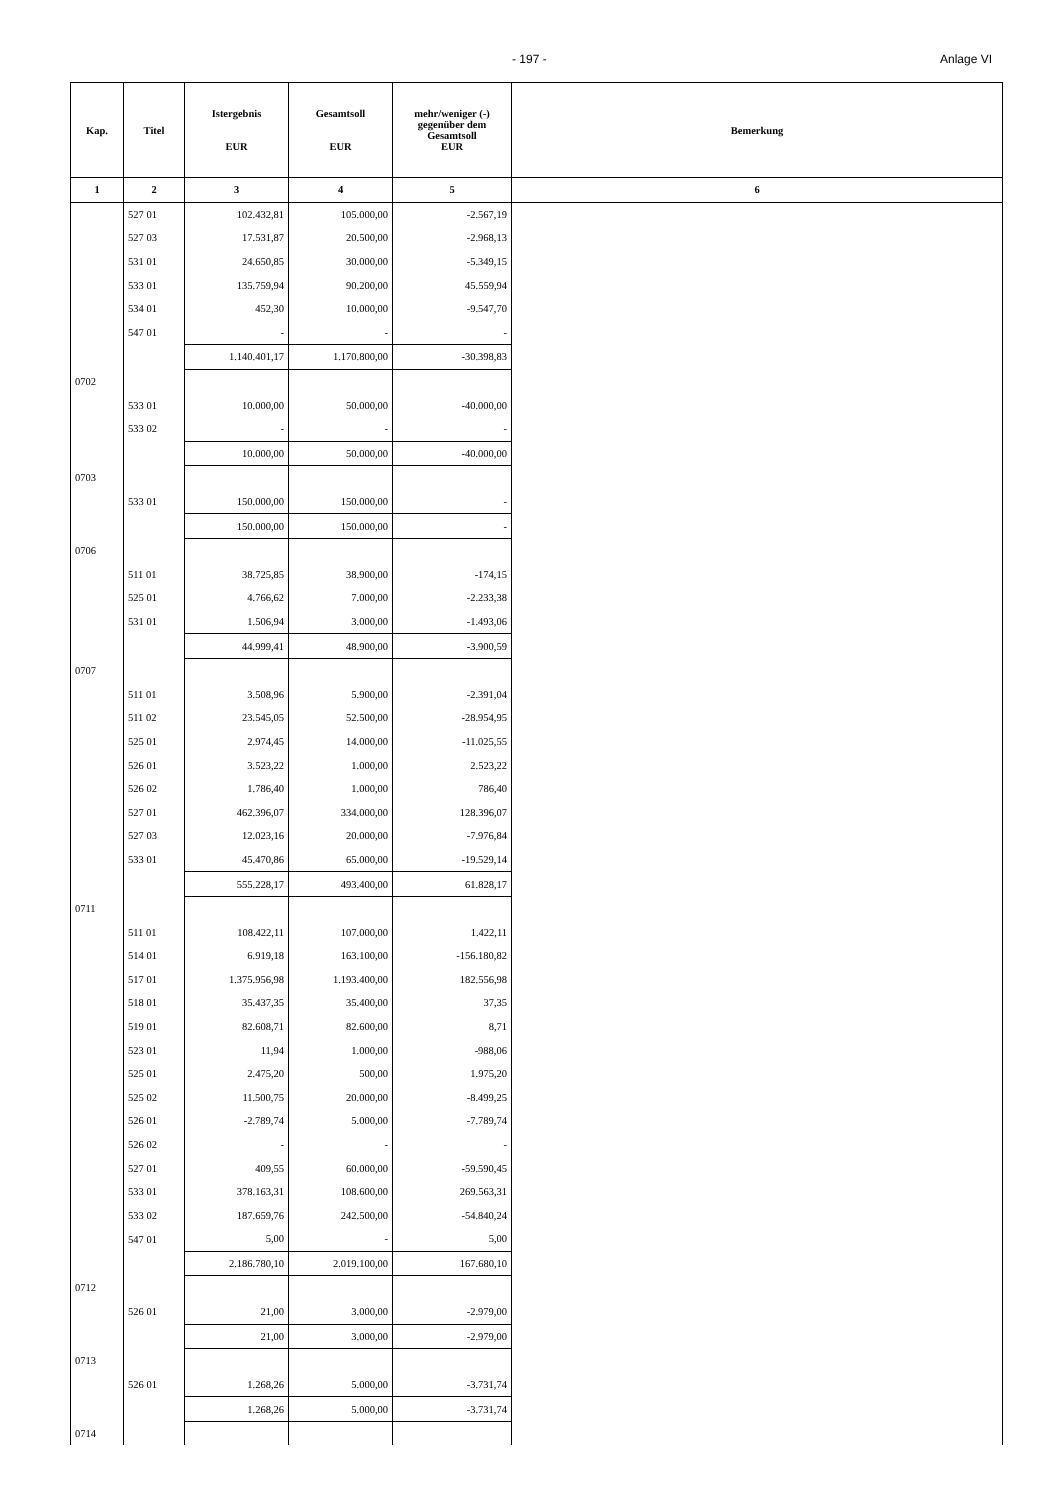- 197 - Anlage VI
| Kap. | Titel | Istergebnis EUR | Gesamtsoll EUR | mehr/weniger (-) gegenüber dem Gesamtsoll EUR | Bemerkung |
| --- | --- | --- | --- | --- | --- |
| 1 | 2 | 3 | 4 | 5 | 6 |
| | 527 01 | 102.432,81 | 105.000,00 | -2.567,19 | |
| | 527 03 | 17.531,87 | 20.500,00 | -2.968,13 | |
| | 531 01 | 24.650,85 | 30.000,00 | -5.349,15 | |
| | 533 01 | 135.759,94 | 90.200,00 | 45.559,94 | |
| | 534 01 | 452,30 | 10.000,00 | -9.547,70 | |
| | 547 01 | - | - | - | |
| | | 1.140.401,17 | 1.170.800,00 | -30.398,83 | |
| 0702 | | | | | |
| | 533 01 | 10.000,00 | 50.000,00 | -40.000,00 | |
| | 533 02 | - | - | - | |
| | | 10.000,00 | 50.000,00 | -40.000,00 | |
| 0703 | | | | | |
| | 533 01 | 150.000,00 | 150.000,00 | - | |
| | | 150.000,00 | 150.000,00 | - | |
| 0706 | | | | | |
| | 511 01 | 38.725,85 | 38.900,00 | -174,15 | |
| | 525 01 | 4.766,62 | 7.000,00 | -2.233,38 | |
| | 531 01 | 1.506,94 | 3.000,00 | -1.493,06 | |
| | | 44.999,41 | 48.900,00 | -3.900,59 | |
| 0707 | | | | | |
| | 511 01 | 3.508,96 | 5.900,00 | -2.391,04 | |
| | 511 02 | 23.545,05 | 52.500,00 | -28.954,95 | |
| | 525 01 | 2.974,45 | 14.000,00 | -11.025,55 | |
| | 526 01 | 3.523,22 | 1.000,00 | 2.523,22 | |
| | 526 02 | 1.786,40 | 1.000,00 | 786,40 | |
| | 527 01 | 462.396,07 | 334.000,00 | 128.396,07 | |
| | 527 03 | 12.023,16 | 20.000,00 | -7.976,84 | |
| | 533 01 | 45.470,86 | 65.000,00 | -19.529,14 | |
| | | 555.228,17 | 493.400,00 | 61.828,17 | |
| 0711 | | | | | |
| | 511 01 | 108.422,11 | 107.000,00 | 1.422,11 | |
| | 514 01 | 6.919,18 | 163.100,00 | -156.180,82 | |
| | 517 01 | 1.375.956,98 | 1.193.400,00 | 182.556,98 | |
| | 518 01 | 35.437,35 | 35.400,00 | 37,35 | |
| | 519 01 | 82.608,71 | 82.600,00 | 8,71 | |
| | 523 01 | 11,94 | 1.000,00 | -988,06 | |
| | 525 01 | 2.475,20 | 500,00 | 1.975,20 | |
| | 525 02 | 11.500,75 | 20.000,00 | -8.499,25 | |
| | 526 01 | -2.789,74 | 5.000,00 | -7.789,74 | |
| | 526 02 | - | - | - | |
| | 527 01 | 409,55 | 60.000,00 | -59.590,45 | |
| | 533 01 | 378.163,31 | 108.600,00 | 269.563,31 | |
| | 533 02 | 187.659,76 | 242.500,00 | -54.840,24 | |
| | 547 01 | 5,00 | - | 5,00 | |
| | | 2.186.780,10 | 2.019.100,00 | 167.680,10 | |
| 0712 | | | | | |
| | 526 01 | 21,00 | 3.000,00 | -2.979,00 | |
| | | 21,00 | 3.000,00 | -2.979,00 | |
| 0713 | | | | | |
| | 526 01 | 1.268,26 | 5.000,00 | -3.731,74 | |
| | | 1.268,26 | 5.000,00 | -3.731,74 | |
| 0714 | | | | | |